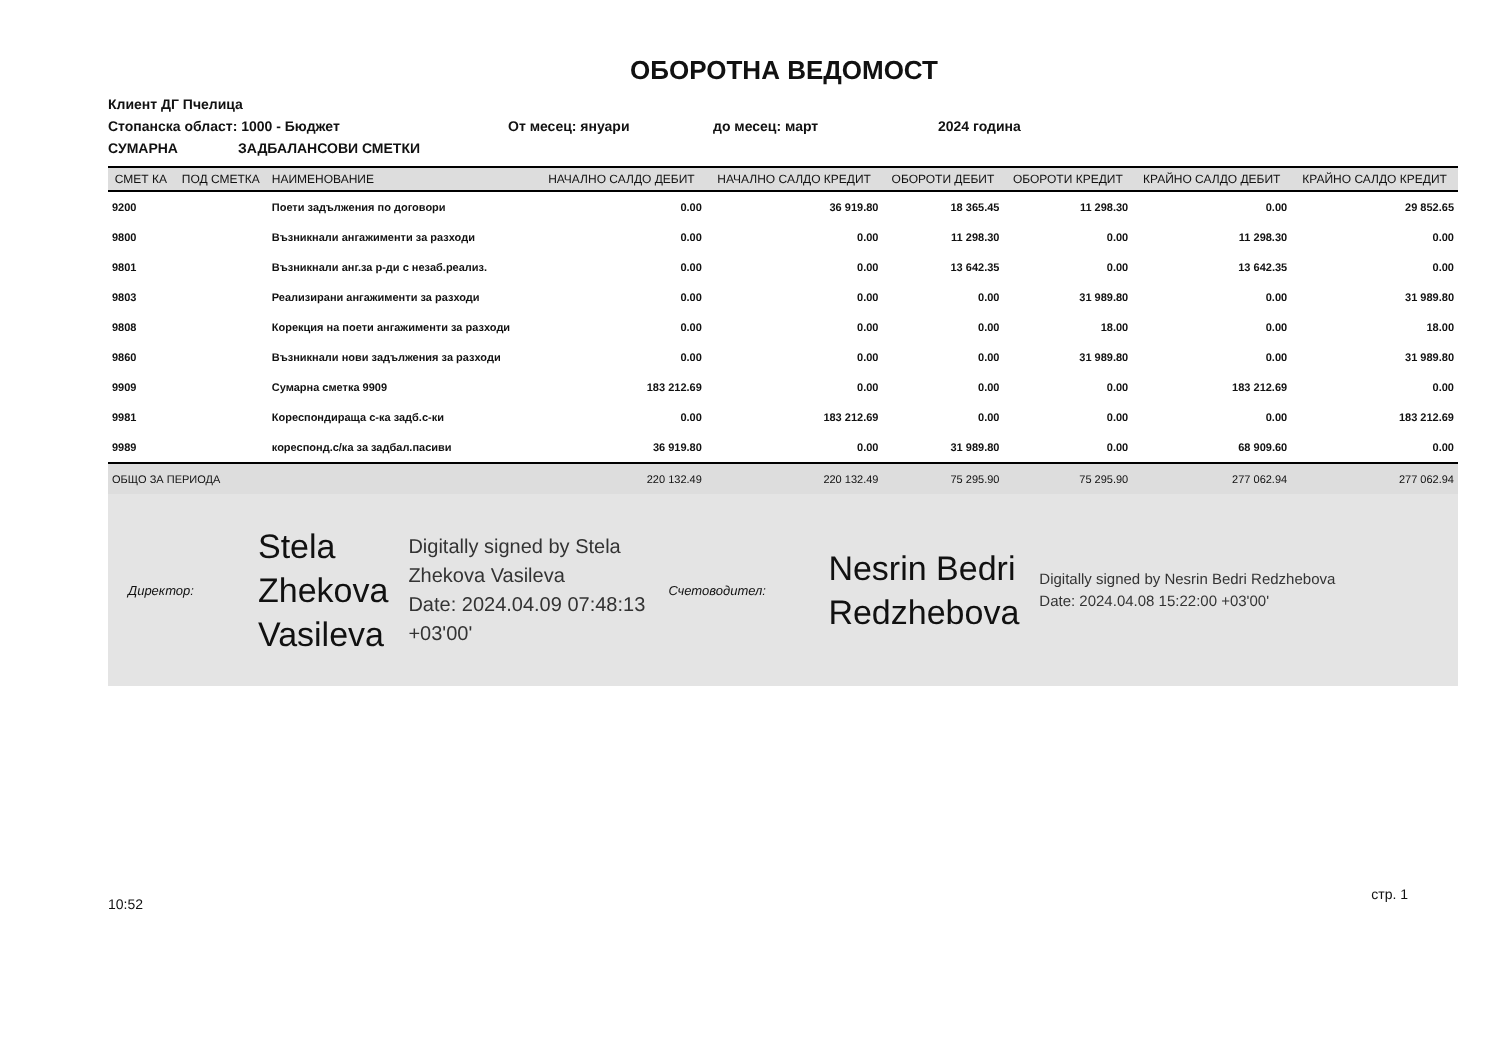ОБОРОТНА ВЕДОМОСТ
Клиент ДГ Пчелица
Стопанска област: 1000 - Бюджет От месец: януари до месец: март 2024 година
СУМАРНА ЗАДБАЛАНСОВИ СМЕТКИ
| СМЕТ КА | ПОД СМЕТКА | НАИМЕНОВАНИЕ | НАЧАЛНО САЛДО ДЕБИТ | НАЧАЛНО САЛДО КРЕДИТ | ОБОРОТИ ДЕБИТ | ОБОРОТИ КРЕДИТ | КРАЙНО САЛДО ДЕБИТ | КРАЙНО САЛДО КРЕДИТ |
| --- | --- | --- | --- | --- | --- | --- | --- | --- |
| 9200 | | Поети задължения по договори | 0.00 | 36 919.80 | 18 365.45 | 11 298.30 | 0.00 | 29 852.65 |
| 9800 | | Възникнали ангажименти за разходи | 0.00 | 0.00 | 11 298.30 | 0.00 | 11 298.30 | 0.00 |
| 9801 | | Възникнали анг.за р-ди с незаб.реализ. | 0.00 | 0.00 | 13 642.35 | 0.00 | 13 642.35 | 0.00 |
| 9803 | | Реализирани ангажименти за разходи | 0.00 | 0.00 | 0.00 | 31 989.80 | 0.00 | 31 989.80 |
| 9808 | | Корекция на поети ангажименти за разходи | 0.00 | 0.00 | 0.00 | 18.00 | 0.00 | 18.00 |
| 9860 | | Възникнали нови задължения за разходи | 0.00 | 0.00 | 0.00 | 31 989.80 | 0.00 | 31 989.80 |
| 9909 | | Сумарна сметка 9909 | 183 212.69 | 0.00 | 0.00 | 0.00 | 183 212.69 | 0.00 |
| 9981 | | Кореспондираща с-ка задб.с-ки | 0.00 | 183 212.69 | 0.00 | 0.00 | 0.00 | 183 212.69 |
| 9989 | | кореспонд.с/ка за задбал.пасиви | 36 919.80 | 0.00 | 31 989.80 | 0.00 | 68 909.60 | 0.00 |
| ОБЩО ЗА ПЕРИОДА | | | 220 132.49 | 220 132.49 | 75 295.90 | 75 295.90 | 277 062.94 | 277 062.94 |
Директор:
Stela
Zhekova
Vasileva
Digitally signed by Stela Zhekova Vasileva
Date: 2024.04.09 07:48:13 +03'00'
Счетоводител:
Nesrin Bedri
Redzhebova
Digitally signed by Nesrin Bedri Redzhebova
Date: 2024.04.08 15:22:00 +03'00'
10:52 стр. 1